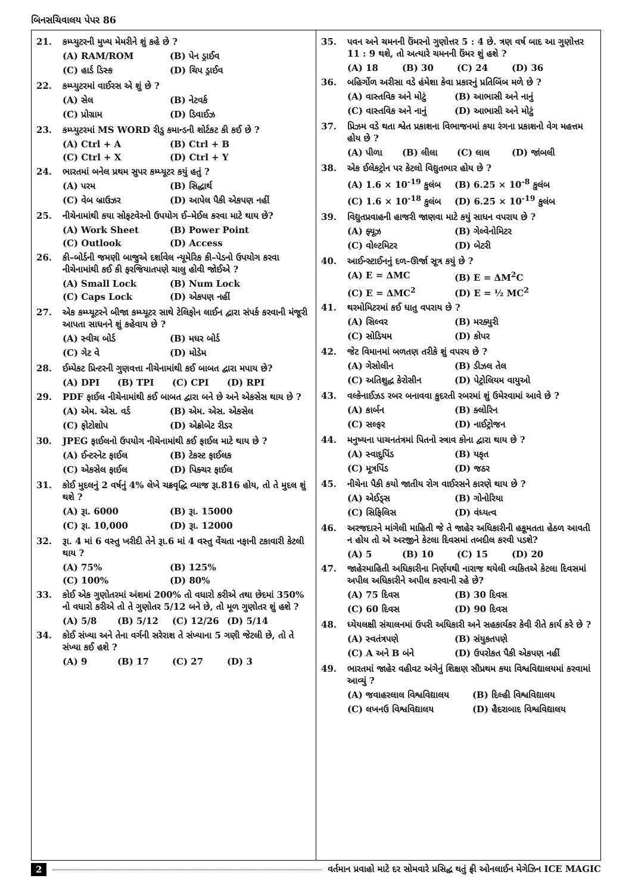બિનસચિવાલય પેપર 86
21. કમ્પ્યુટરની મુખ્ય મેમરીને શું કહે છે ?
(A) RAM/ROM (B) પેન ડ્રાઈવ
(C) હાર્ડ ડિસ્ક (D) ચિપ ડ્રાઈવ
22. કમ્પ્યુટરમાં વાઈરસ એ શું છે ?
(A) સેલ (B) નેટવર્ક
(C) પ્રોગ્રામ (D) ડિવાઈઝ
23. કમ્પ્યુટરમાં MS WORD રીડુ કમાન્ડની શોર્ટકટ કી કઈ છે ?
(A) Ctrl + A (B) Ctrl + B
(C) Ctrl + X (D) Ctrl + Y
24. ભારતમાં બનેલ પ્રથમ સુપર કમ્પ્યૂટર કયું હતું ?
(A) પરમ (B) સિદ્ધાર્થ
(C) વેબ બ્રાઉઝર (D) આપેલ પૈકી એકપણ નહીં
25. નીચેનામાંથી કયા સોફટવેરનો ઉપયોગ ઈ–મેઈલ કરવા માટે થાય છે?
(A) Work Sheet (B) Power Point
(C) Outlook (D) Access
26. કી–બોર્ડની જમણી બાજુએ દર્શાવેલ ન્યૂમેરિક કી–પેડનો ઉપયોગ કરવા નીચેનામાંથી કઈ કી ફરજિયાતપણે ચાલુ હોવી જોઈએ ?
(A) Small Lock (B) Num Lock
(C) Caps Lock (D) એકપણ નહીં
27. એક કમ્પ્યૂટરને બીજા કમ્પ્યૂટર સાથે ટેલિફોન લાઈન દ્વારા સંપર્ક કરવાની મંજૂરી આપતા સાધનને શું કહેવાય છે ?
(A) સ્વીચ બોર્ડ (B) મધર બોર્ડ
(C) ગેટ વે (D) મોડેમ
28. ઈમ્પેકટ પ્રિન્ટરની ગુણવત્તા નીચેનામાંથી કઈ બાબત દ્વારા મપાય છે?
(A) DPI (B) TPI (C) CPI (D) RPI
29. PDF ફાઈલ નીચેનામાંથી કઈ બાબત દ્વારા બને છે અને એકસેસ થાય છે ?
(A) એમ. એસ. વર્ડ (B) એમ. એસ. એકસેલ
(C) ફોટોશોપ (D) એક્રોબેટ રીડર
30. JPEG ફાઈલનો ઉપયોગ નીચેનામાંથી કઈ ફાઈલ માટે થાય છે ?
(A) ઈન્ટરનેટ ફાઈલ (B) ટેકસ્ટ ફાઈલક
(C) એકસેલ ફાઈલ (D) પિક્ચર ફાઈલ
31. કોઈ મુદલનું 2 વર્ષનું 4% લેખે ચક્રવૃદ્ધિ વ્યાજ રૂા.816 હોય, તો તે મુદલ શું થશે ?
(A) રૂા. 6000 (B) રૂા. 15000
(C) રૂા. 10,000 (D) રૂા. 12000
32. રૂા. 4 માં 6 વસ્તુ ખરીદી તેને રૂા.6 માં 4 વસ્તુ વેંચતા નફાની ટકાવારી કેટલી થાય ?
(A) 75% (B) 125%
(C) 100% (D) 80%
33. કોઈ એક ગુણોતરમાં અંશમાં 200% તો વધારો કરીએ તથા છેદમાં 350% નો વધારો કરીએ તો તે ગુણોતર 5/12 બને છે, તો મૂળ ગુણોતર શું હશે ?
(A) 5/8 (B) 5/12 (C) 12/26 (D) 5/14
34. કોઈ સંખ્યા અને તેના વર્ગની સરેરાશ તે સંખ્યાના 5 ગણી જેટલી છે, તો તે સંખ્યા કઈ હશે ?
(A) 9 (B) 17 (C) 27 (D) 3
35. પવન અને ચમનની ઉંમરનો ગુણોત્તર 5 : 4 છે. ત્રણ વર્ષ બાદ આ ગુણોત્તર 11 : 9 થશે, તો અત્યારે ચમનની ઉંમર શું હશે ?
(A) 18 (B) 30 (C) 24 (D) 36
36. બહિર્ગોળ અરીસા વડે હંમેશા કેવા પ્રકારનું પ્રતિબિંબ મળે છે ?
(A) વાસ્તવિક અને મોટું (B) આભાસી અને નાનું
(C) વાસ્તવિક અને નાનું (D) આભાસી અને મોટું
37. પ્રિઝમ વડે થતા શ્વેત પ્રકાશના વિભાજનમાં કયા રંગના પ્રકાશનો વેગ મહત્તમ હોય છે ?
(A) પીળા (B) લીલા (C) લાલ (D) જાંબલી
38. એક ઈલેકટ્રોન પર કેટલો વિદ્યુતભાર હોય છે ?
(A) 1.6 × 10<sup>-19</sup> કુલંબ (B) 6.25 × 10<sup>-8</sup> કુલંબ
(C) 1.6 × 10<sup>-18</sup> કુલંબ (D) 6.25 × 10<sup>-19</sup> કુલંબ
39. વિદ્યુતપ્રવાહની હાજરી જાણવા માટે કયું સાધન વપરાય છે ?
(A) ફ્યૂઝ (B) ગેલ્વેનોમિટર
(C) વોલ્ટમિટર (D) બેટરી
40. આઈન્સ્ટાઈનનું દળ–ઊર્જા સૂત્ર કયું છે ?
(A) E = ΔMC (B) E = ΔM<sup>2</sup>C
(C) E = ΔMC<sup>2</sup> (D) E = ½ MC<sup>2</sup>
41. થરમોમિટરમાં કઈ ધાતુ વપરાય છે ?
(A) સિલ્વર (B) મરક્યુરી
(C) સોડિયમ (D) કોપર
42. જેટ વિમાનમાં બળતણ તરીકે શું વપરય છે ?
(A) ગેસોલીન (B) ડીઝલ તેલ
(C) અતિશુદ્ધ કેરોસીન (D) પેટ્રોલિયમ વાયુઓ
43. વલ્કેનાઈઝડ રબર બનાવવા કુદરતી રબરમાં શું ઉમેરવામાં આવે છે ?
(A) કાર્બન (B) ક્લોરિન
(C) સલ્ફર (D) નાઈટ્રોજન
44. મનુષ્યના પાચનતંત્રમાં પિતનો સ્ત્રાવ કોના દ્વારા થાય છે ?
(A) સ્વાદુપિંડ (B) યકૃત
(C) મૂત્રપિંડ (D) જઠર
45. નીચેના પૈકી કયો જાતીય રોગ વાઈરસને કારણે થાય છે ?
(A) એઈડ્સ (B) ગોનોરિયા
(C) સિફિલિસ (D) વંધ્યત્વ
46. અરજદારને માંગેલી માહિતી જે તે જાહેર અધિકારીની હકૂમતતા હેઠળ આવતી ન હોય તો એ અરજીને કેટલા દિવસમાં તબદીલ કરવી પડશે?
(A) 5 (B) 10 (C) 15 (D) 20
47. જાહેરમાહિતી અધિકારીના નિર્ણયથી નારાજ થયેલી વ્યકિતએ કેટલા દિવસમાં અપીલ અધિકારીને અપીલ કરવાની રહે છે?
(A) 75 દિવસ (B) 30 દિવસ
(C) 60 દિવસ (D) 90 દિવસ
48. ધ્યેયલક્ષી સંચાલનમાં ઉપરી અધિકારી અને સહકાર્યકર કેવી રીતે કાર્ય કરે છે ?
(A) સ્વતંત્રપણે (B) સંયુકતપણે
(C) A અને B બંને (D) ઉપરોકત પૈકી એકપણ નહીં
49. ભારતમાં જાહેર વહીવટ અંગેનું શિક્ષણ સૌપ્રથમ કયા વિશ્વવિદ્યાલયમાં કરવામાં આવ્યું ?
(A) જવાહરલાલ વિશ્વવિદ્યાલય (B) દિલ્હી વિશ્વવિદ્યાલય
(C) લખનઉ વિશ્વવિદ્યાલય (D) હૈદરાબાદ વિશ્વવિદ્યાલય
2 વર્તમાન પ્રવાહો માટે દર સોમવારે પ્રસિદ્ધ થતું ફ્રી ઓનલાઈન મેગેઝિન ICE MAGIC